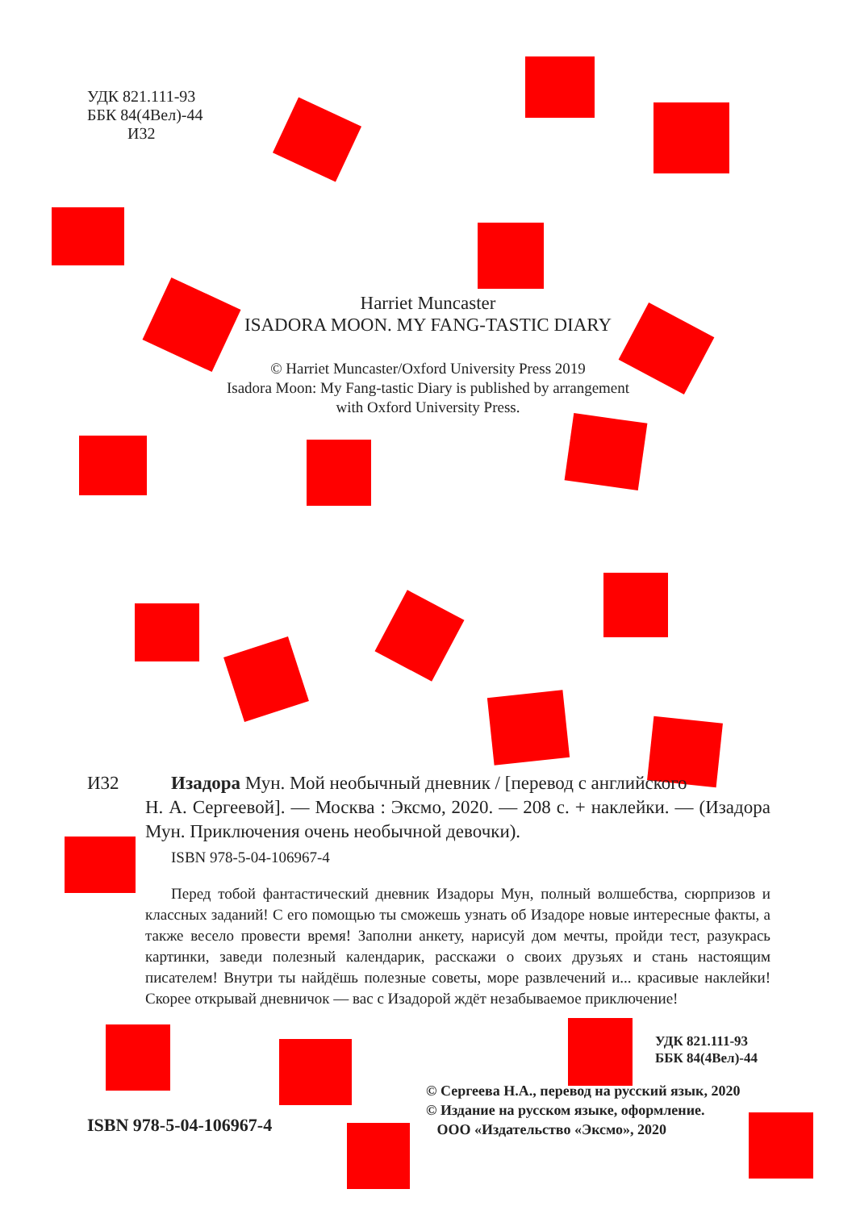УДК 821.111-93
ББК 84(4Вел)-44
И32
Harriet Muncaster
ISADORA MOON. MY FANG-TASTIC DIARY
© Harriet Muncaster/Oxford University Press 2019
Isadora Moon: My Fang-tastic Diary is published by arrangement
with Oxford University Press.
И32 Изадора Мун. Мой необычный дневник / [перевод с английского
Н. А. Сергеевой]. — Москва : Эксмо, 2020. — 208 с. + наклейки. — (Изадора Мун. Приключения очень необычной девочки).
ISBN 978-5-04-106967-4
Перед тобой фантастический дневник Изадоры Мун, полный волшебства, сюрпризов и классных заданий! С его помощью ты сможешь узнать об Изадоре новые интересные факты, а также весело провести время! Заполни анкету, нарисуй дом мечты, пройди тест, разукрась картинки, заведи полезный календарик, расскажи о своих друзьях и стань настоящим писателем! Внутри ты найдёшь полезные советы, море развлечений и... красивые наклейки! Скорее открывай дневничок — вас с Изадорой ждёт незабываемое приключение!
УДК 821.111-93
ББК 84(4Вел)-44
© Сергеева Н.А., перевод на русский язык, 2020
© Издание на русском языке, оформление.
ООО «Издательство «Эксмо», 2020
ISBN 978-5-04-106967-4